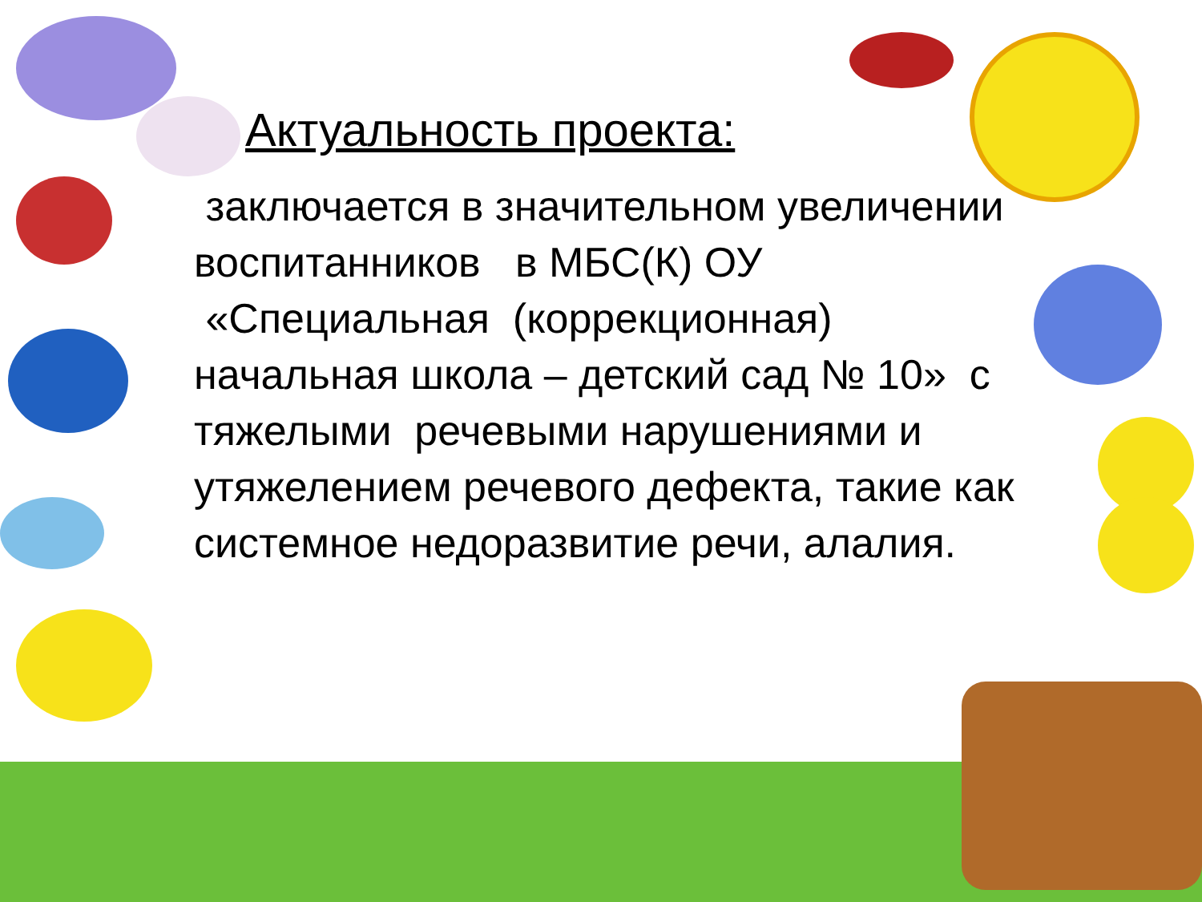Актуальность проекта:
заключается в значительном увеличении воспитанников в МБС(К) ОУ «Специальная (коррекционная) начальная школа – детский сад № 10» с тяжелыми речевыми нарушениями и утяжелением речевого дефекта, такие как системное недоразвитие речи, алалия.